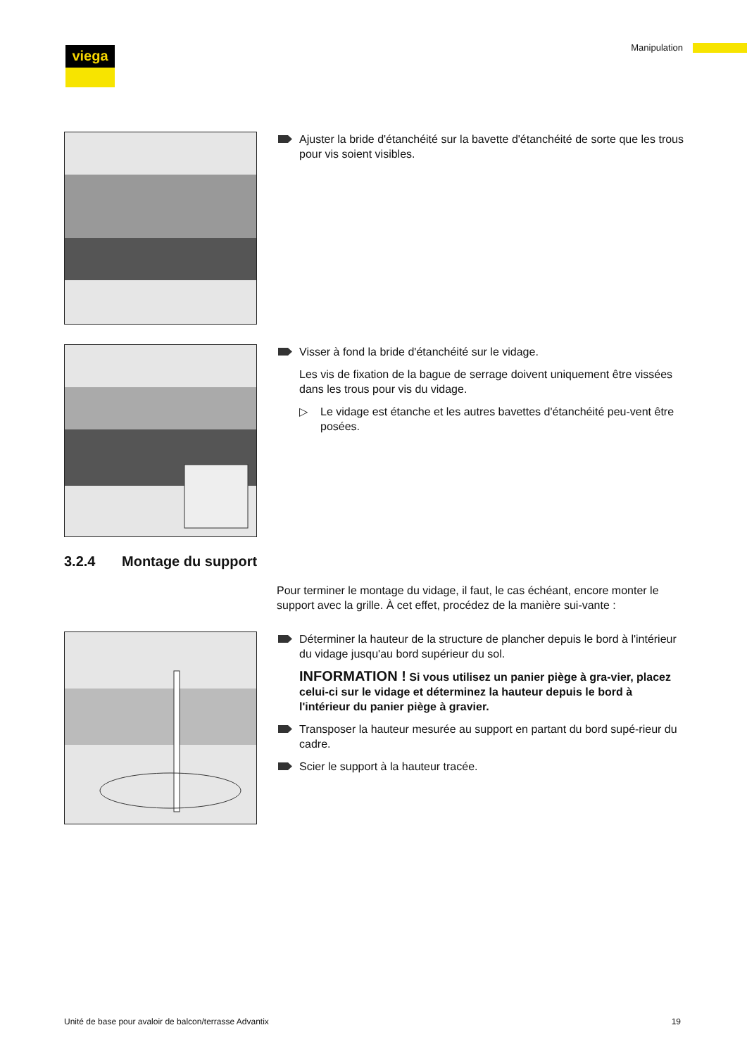viega Manipulation
Ajuster la bride d'étanchéité sur la bavette d'étanchéité de sorte que les trous pour vis soient visibles.
Visser à fond la bride d'étanchéité sur le vidage.
Les vis de fixation de la bague de serrage doivent uniquement être vissées dans les trous pour vis du vidage.
▷ Le vidage est étanche et les autres bavettes d'étanchéité peu-vent être posées.
3.2.4 Montage du support
Pour terminer le montage du vidage, il faut, le cas échéant, encore monter le support avec la grille. À cet effet, procédez de la manière sui-vante :
Déterminer la hauteur de la structure de plancher depuis le bord à l'intérieur du vidage jusqu'au bord supérieur du sol.
INFORMATION ! Si vous utilisez un panier piège à gra-vier, placez celui-ci sur le vidage et déterminez la hauteur depuis le bord à l'intérieur du panier piège à gravier.
Transposer la hauteur mesurée au support en partant du bord supé-rieur du cadre.
Scier le support à la hauteur tracée.
Unité de base pour avaloir de balcon/terrasse Advantix 19